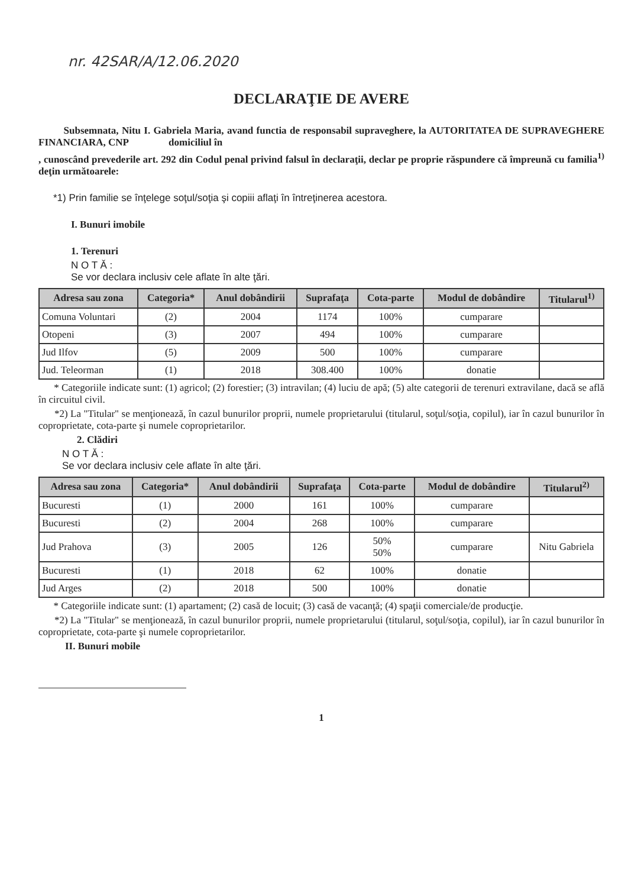nr. 42SAR/A/12.06.2020
DECLARAŢIE DE AVERE
Subsemnata, Nitu I. Gabriela Maria, avand functia de responsabil supraveghere, la AUTORITATEA DE SUPRAVEGHERE FINANCIARA, CNP domiciliul în
, cunoscând prevederile art. 292 din Codul penal privind falsul în declaraţii, declar pe proprie răspundere că împreună cu familia<sup>1)</sup> deţin următoarele:
*1) Prin familie se înţelege soţul/soţia şi copiii aflaţi în întreţinerea acestora.
I. Bunuri imobile
1. Terenuri
N O T Ă :
Se vor declara inclusiv cele aflate în alte ţări.
| Adresa sau zona | Categoria* | Anul dobândirii | Suprafaţa | Cota-parte | Modul de dobândire | Titularul<sup>1)</sup> |
| --- | --- | --- | --- | --- | --- | --- |
| Comuna Voluntari | (2) | 2004 | 1174 | 100% | cumparare | |
| Otopeni | (3) | 2007 | 494 | 100% | cumparare | |
| Jud Ilfov | (5) | 2009 | 500 | 100% | cumparare | |
| Jud. Teleorman | (1) | 2018 | 308.400 | 100% | donatie | |
* Categoriile indicate sunt: (1) agricol; (2) forestier; (3) intravilan; (4) luciu de apă; (5) alte categorii de terenuri extravilane, dacă se află în circuitul civil.
*2) La "Titular" se menţionează, în cazul bunurilor proprii, numele proprietarului (titularul, soţul/soţia, copilul), iar în cazul bunurilor în coproprietate, cota-parte şi numele coproprietarilor.
2. Clădiri
N O T Ă :
Se vor declara inclusiv cele aflate în alte ţări.
| Adresa sau zona | Categoria* | Anul dobândirii | Suprafaţa | Cota-parte | Modul de dobândire | Titularul<sup>2)</sup> |
| --- | --- | --- | --- | --- | --- | --- |
| Bucuresti | (1) | 2000 | 161 | 100% | cumparare | |
| Bucuresti | (2) | 2004 | 268 | 100% | cumparare | |
| Jud Prahova | (3) | 2005 | 126 | 50% 50% | cumparare | Nitu Gabriela |
| Bucuresti | (1) | 2018 | 62 | 100% | donatie | |
| Jud Arges | (2) | 2018 | 500 | 100% | donatie | |
* Categoriile indicate sunt: (1) apartament; (2) casă de locuit; (3) casă de vacanţă; (4) spaţii comerciale/de producţie.
*2) La "Titular" se menţionează, în cazul bunurilor proprii, numele proprietarului (titularul, soţul/soţia, copilul), iar în cazul bunurilor în coproprietate, cota-parte şi numele coproprietarilor.
II. Bunuri mobile
1